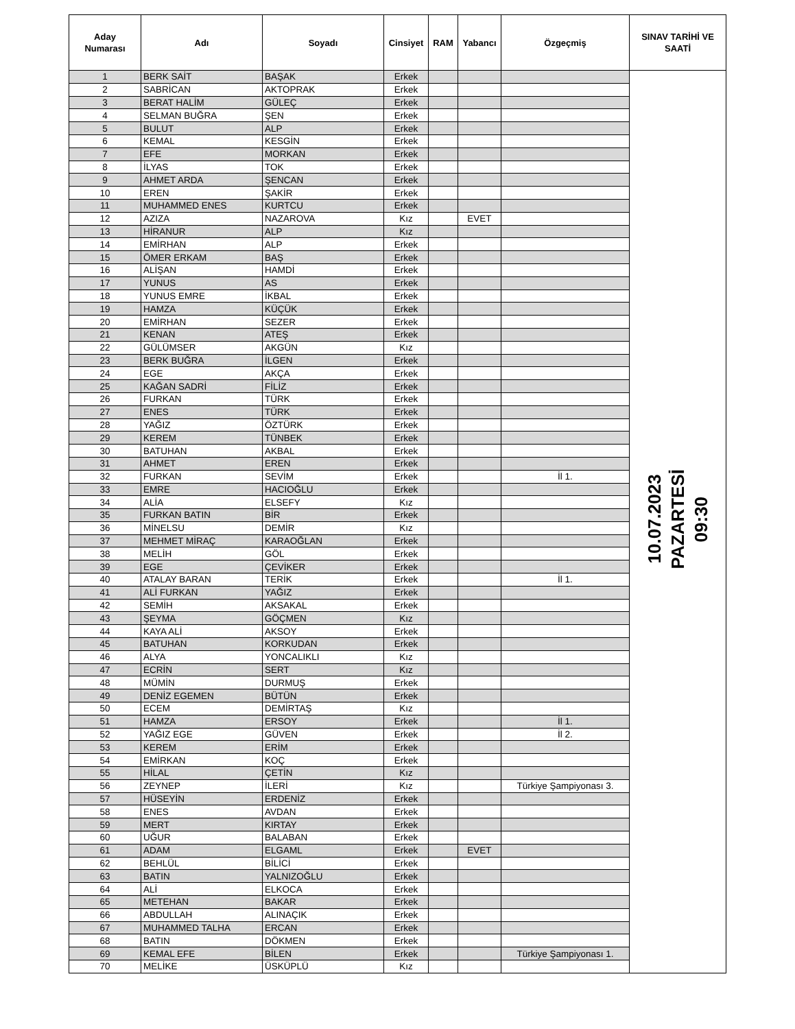| Aday Numarası | Adı | Soyadı | Cinsiyet | RAM | Yabancı | Özgeçmiş | SINAV TARİHİ VE SAATİ |
| --- | --- | --- | --- | --- | --- | --- | --- |
| 1 | BERK SAİT | BAŞAK | Erkek | | | | 10.07.2023 PAZARTESİ 09:30 |
| 2 | SABRİCAN | AKTOPRAK | Erkek | | | | |
| 3 | BERAT HALİM | GÜLEÇ | Erkek | | | | |
| 4 | SELMAN BUĞRA | ŞEN | Erkek | | | | |
| 5 | BULUT | ALP | Erkek | | | | |
| 6 | KEMAL | KESGİN | Erkek | | | | |
| 7 | EFE | MORKAN | Erkek | | | | |
| 8 | İLYAS | TOK | Erkek | | | | |
| 9 | AHMET ARDA | ŞENCAN | Erkek | | | | |
| 10 | EREN | ŞAKİR | Erkek | | | | |
| 11 | MUHAMMED ENES | KURTCU | Erkek | | | | |
| 12 | AZIZA | NAZAROVA | Kız | | EVET | | |
| 13 | HİRANUR | ALP | Kız | | | | |
| 14 | EMİRHAN | ALP | Erkek | | | | |
| 15 | ÖMER ERKAM | BAŞ | Erkek | | | | |
| 16 | ALİŞAN | HAMDİ | Erkek | | | | |
| 17 | YUNUS | AS | Erkek | | | | |
| 18 | YUNUS EMRE | İKBAL | Erkek | | | | |
| 19 | HAMZA | KÜÇÜK | Erkek | | | | |
| 20 | EMİRHAN | SEZER | Erkek | | | | |
| 21 | KENAN | ATEŞ | Erkek | | | | |
| 22 | GÜLÜMSER | AKGÜN | Kız | | | | |
| 23 | BERK BUĞRA | İLGEN | Erkek | | | | |
| 24 | EGE | AKÇA | Erkek | | | | |
| 25 | KAĞAN SADRİ | FİLİZ | Erkek | | | | |
| 26 | FURKAN | TÜRK | Erkek | | | | |
| 27 | ENES | TÜRK | Erkek | | | | |
| 28 | YAĞIZ | ÖZTÜRK | Erkek | | | | |
| 29 | KEREM | TÜNBEK | Erkek | | | | |
| 30 | BATUHAN | AKBAL | Erkek | | | | |
| 31 | AHMET | EREN | Erkek | | | | |
| 32 | FURKAN | SEVİM | Erkek | | | İl 1. | |
| 33 | EMRE | HACIOĞLU | Erkek | | | | |
| 34 | ALİA | ELSEFY | Kız | | | | |
| 35 | FURKAN BATIN | BİR | Erkek | | | | |
| 36 | MİNELSU | DEMİR | Kız | | | | |
| 37 | MEHMET MİRAÇ | KARAOĞLAN | Erkek | | | | |
| 38 | MELİH | GÖL | Erkek | | | | |
| 39 | EGE | ÇEVİKER | Erkek | | | | |
| 40 | ATALAY BARAN | TERİK | Erkek | | | İl 1. | |
| 41 | ALİ FURKAN | YAĞIZ | Erkek | | | | |
| 42 | SEMİH | AKSAKAL | Erkek | | | | |
| 43 | ŞEYMA | GÖÇMEN | Kız | | | | |
| 44 | KAYA ALİ | AKSOY | Erkek | | | | |
| 45 | BATUHAN | KORKUDAN | Erkek | | | | |
| 46 | ALYA | YONCALIKLI | Kız | | | | |
| 47 | ECRİN | SERT | Kız | | | | |
| 48 | MÜMİN | DURMUŞ | Erkek | | | | |
| 49 | DENİZ EGEMEN | BÜTÜN | Erkek | | | | |
| 50 | ECEM | DEMİRTAŞ | Kız | | | | |
| 51 | HAMZA | ERSOY | Erkek | | | İl 1. | |
| 52 | YAĞIZ EGE | GÜVEN | Erkek | | | İl 2. | |
| 53 | KEREM | ERİM | Erkek | | | | |
| 54 | EMİRKAN | KOÇ | Erkek | | | | |
| 55 | HİLAL | ÇETİN | Kız | | | | |
| 56 | ZEYNEP | İLERİ | Kız | | | Türkiye Şampiyonası 3. | |
| 57 | HÜSEYİN | ERDENİZ | Erkek | | | | |
| 58 | ENES | AVDAN | Erkek | | | | |
| 59 | MERT | KIRTAY | Erkek | | | | |
| 60 | UĞUR | BALABAN | Erkek | | | | |
| 61 | ADAM | ELGAML | Erkek | | EVET | | |
| 62 | BEHLÜL | BİLİCİ | Erkek | | | | |
| 63 | BATIN | YALNIZOĞLU | Erkek | | | | |
| 64 | ALİ | ELKOCA | Erkek | | | | |
| 65 | METEHAN | BAKAR | Erkek | | | | |
| 66 | ABDULLAH | ALINAÇIK | Erkek | | | | |
| 67 | MUHAMMED TALHA | ERCAN | Erkek | | | | |
| 68 | BATIN | DÖKMEN | Erkek | | | | |
| 69 | KEMAL EFE | BİLEN | Erkek | | | Türkiye Şampiyonası 1. | |
| 70 | MELİKE | ÜSKÜPLÜ | Kız | | | | |